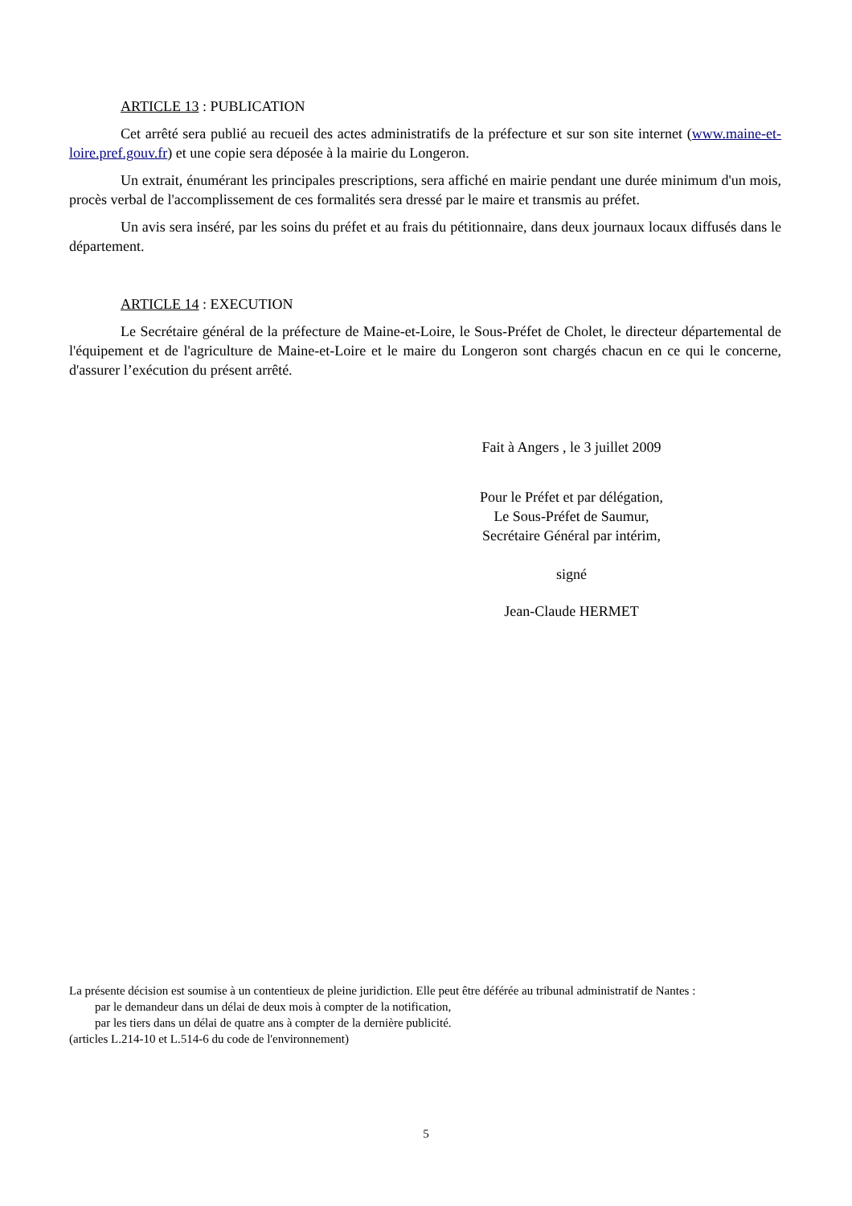ARTICLE 13 : PUBLICATION
Cet arrêté sera publié au recueil des actes administratifs de la préfecture et sur son site internet (www.maine-et-loire.pref.gouv.fr) et une copie sera déposée à la mairie du Longeron.
Un extrait, énumérant les principales prescriptions, sera affiché en mairie pendant une durée minimum d'un mois, procès verbal de l'accomplissement de ces formalités sera dressé par le maire et transmis au préfet.
Un avis sera inséré, par les soins du préfet et au frais du pétitionnaire, dans deux journaux locaux diffusés dans le département.
ARTICLE 14 : EXECUTION
Le Secrétaire général de la préfecture de Maine-et-Loire, le Sous-Préfet de Cholet, le directeur départemental de l'équipement et de l'agriculture de Maine-et-Loire et le maire du Longeron sont chargés chacun en ce qui le concerne, d'assurer l’exécution du présent arrêté.
Fait à Angers , le 3 juillet 2009
Pour le Préfet et par délégation,
Le Sous-Préfet de Saumur,
Secrétaire Général par intérim,
signé
Jean-Claude HERMET
La présente décision est soumise à un contentieux de pleine juridiction. Elle peut être déférée au tribunal administratif de Nantes :
par le demandeur dans un délai de deux mois à compter de la notification,
par les tiers dans un délai de quatre ans à compter de la dernière publicité.
(articles L.214-10 et L.514-6 du code de l'environnement)
5